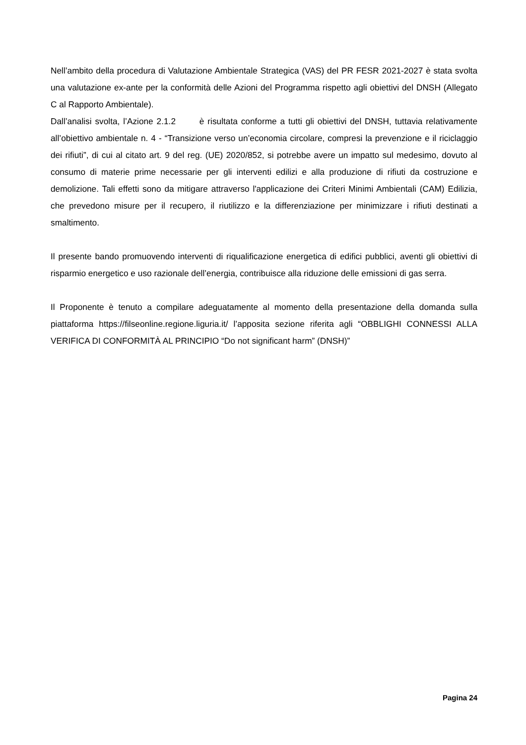Nell’ambito della procedura di Valutazione Ambientale Strategica (VAS) del PR FESR 2021-2027 è stata svolta una valutazione ex-ante per la conformità delle Azioni del Programma rispetto agli obiettivi del DNSH (Allegato C al Rapporto Ambientale).
Dall’analisi svolta, l’Azione 2.1.2 è risultata conforme a tutti gli obiettivi del DNSH, tuttavia relativamente all’obiettivo ambientale n. 4 - “Transizione verso un’economia circolare, compresi la prevenzione e il riciclaggio dei rifiuti”, di cui al citato art. 9 del reg. (UE) 2020/852, si potrebbe avere un impatto sul medesimo, dovuto al consumo di materie prime necessarie per gli interventi edilizi e alla produzione di rifiuti da costruzione e demolizione. Tali effetti sono da mitigare attraverso l'applicazione dei Criteri Minimi Ambientali (CAM) Edilizia, che prevedono misure per il recupero, il riutilizzo e la differenziazione per minimizzare i rifiuti destinati a smaltimento.
Il presente bando promuovendo interventi di riqualificazione energetica di edifici pubblici, aventi gli obiettivi di risparmio energetico e uso razionale dell’energia, contribuisce alla riduzione delle emissioni di gas serra.
Il Proponente è tenuto a compilare adeguatamente al momento della presentazione della domanda sulla piattaforma https://filseonline.regione.liguria.it/ l’apposita sezione riferita agli “OBBLIGHI CONNESSI ALLA VERIFICA DI CONFORMITÀ AL PRINCIPIO “Do not significant harm” (DNSH)”
Pagina 24